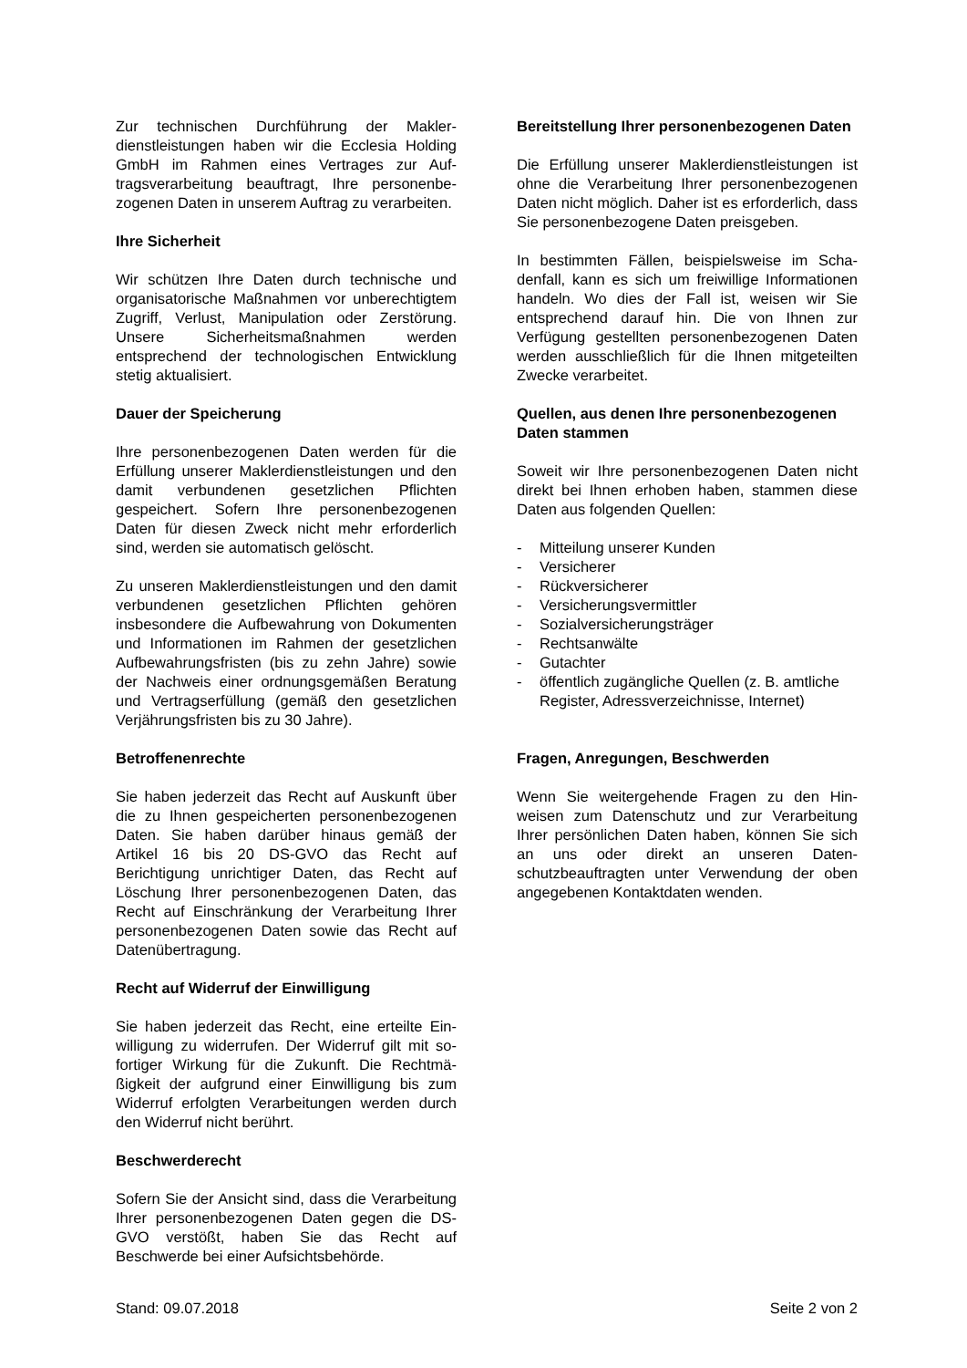Zur technischen Durchführung der Makler­dienstleistungen haben wir die Ecclesia Holding GmbH im Rahmen eines Vertrages zur Auf­tragsverarbeitung beauftragt, Ihre personenbe­zogenen Daten in unserem Auftrag zu verarbei­ten.
Ihre Sicherheit
Wir schützen Ihre Daten durch technische und organisatorische Maßnahmen vor unberechtig­tem Zugriff, Verlust, Manipulation oder Zerstö­rung. Unsere Sicherheitsmaßnahmen werden entsprechend der technologischen Entwicklung stetig aktualisiert.
Dauer der Speicherung
Ihre personenbezogenen Daten werden für die Erfüllung unserer Maklerdienstleistungen und den damit verbundenen gesetzlichen Pflichten gespeichert. Sofern Ihre personenbezogenen Daten für diesen Zweck nicht mehr erforderlich sind, werden sie automatisch gelöscht.
Zu unseren Maklerdienstleistungen und den da­mit verbundenen gesetzlichen Pflichten gehö­ren insbesondere die Aufbewahrung von Doku­menten und Informationen im Rahmen der ge­setzlichen Aufbewahrungsfristen (bis zu zehn Jahre) sowie der Nachweis einer ordnungsge­mäßen Beratung und Vertragserfüllung (gemäß den gesetzlichen Verjährungsfristen bis zu 30 Jahre).
Betroffenenrechte
Sie haben jederzeit das Recht auf Auskunft über die zu Ihnen gespeicherten personenbe­zogenen Daten. Sie haben darüber hinaus ge­mäß der Artikel 16 bis 20 DS-GVO das Recht auf Berichtigung unrichtiger Daten, das Recht auf Löschung Ihrer personenbezogenen Daten, das Recht auf Einschränkung der Verarbeitung Ihrer personenbezogenen Daten sowie das Recht auf Datenübertragung.
Recht auf Widerruf der Einwilligung
Sie haben jederzeit das Recht, eine erteilte Ein­willigung zu widerrufen. Der Widerruf gilt mit so­fortiger Wirkung für die Zukunft. Die Rechtmä­ßigkeit der aufgrund einer Einwilligung bis zum Widerruf erfolgten Verarbeitungen werden durch den Widerruf nicht berührt.
Beschwerderecht
Sofern Sie der Ansicht sind, dass die Verarbei­tung Ihrer personenbezogenen Daten gegen die DS-GVO verstößt, haben Sie das Recht auf Beschwerde bei einer Aufsichtsbehörde.
Bereitstellung Ihrer personenbezogenen Da­ten
Die Erfüllung unserer Maklerdienstleistungen ist ohne die Verarbeitung Ihrer personenbezo­genen Daten nicht möglich. Daher ist es erfor­derlich, dass Sie personenbezogene Daten preisgeben.
In bestimmten Fällen, beispielsweise im Scha­denfall, kann es sich um freiwillige Informatio­nen handeln. Wo dies der Fall ist, weisen wir Sie entsprechend darauf hin. Die von Ihnen zur Verfügung gestellten personenbezogenen Da­ten werden ausschließlich für die Ihnen mitge­teilten Zwecke verarbeitet.
Quellen, aus denen Ihre personenbezoge­nen Daten stammen
Soweit wir Ihre personenbezogenen Daten nicht direkt bei Ihnen erhoben haben, stammen diese Daten aus folgenden Quellen:
- Mitteilung unserer Kunden
- Versicherer
- Rückversicherer
- Versicherungsvermittler
- Sozialversicherungsträger
- Rechtsanwälte
- Gutachter
- öffentlich zugängliche Quellen (z. B. amtli­che Register, Adressverzeichnisse, Internet)
Fragen, Anregungen, Beschwerden
Wenn Sie weitergehende Fragen zu den Hin­weisen zum Datenschutz und zur Verarbeitung Ihrer persönlichen Daten haben, können Sie sich an uns oder direkt an unseren Daten­schutzbeauftragten unter Verwendung der oben angegebenen Kontaktdaten wenden.
Stand: 09.07.2018 Seite 2 von 2